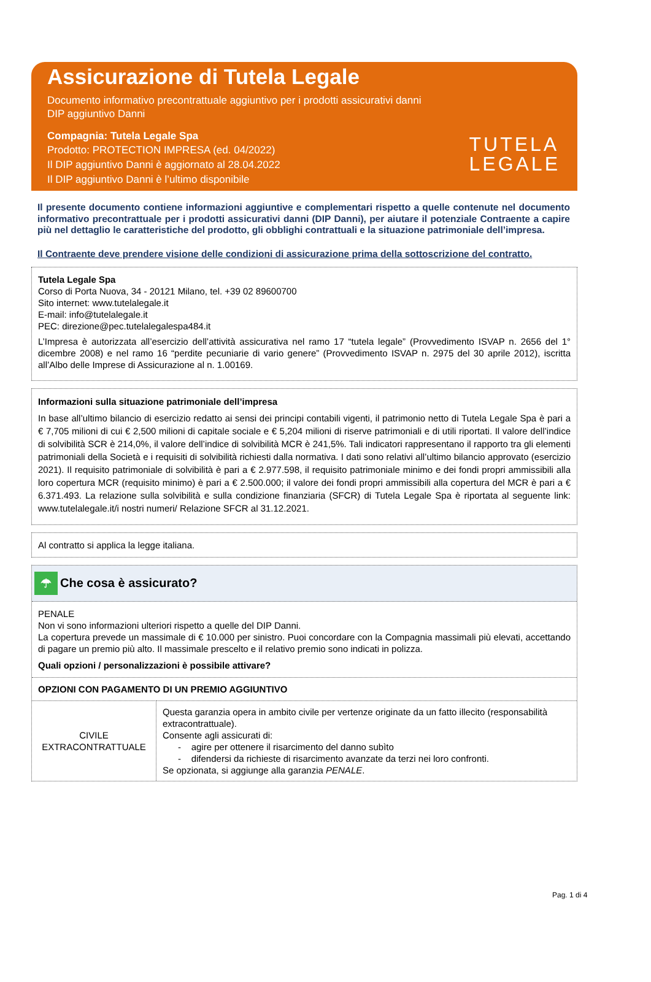Assicurazione di Tutela Legale
Documento informativo precontrattuale aggiuntivo per i prodotti assicurativi danni
DIP aggiuntivo Danni
Compagnia: Tutela Legale Spa
Prodotto: PROTECTION IMPRESA (ed. 04/2022)
Il DIP aggiuntivo Danni è aggiornato al 28.04.2022
Il DIP aggiuntivo Danni è l’ultimo disponibile
TUTELA
LEGALE
Il presente documento contiene informazioni aggiuntive e complementari rispetto a quelle contenute nel documento informativo precontrattuale per i prodotti assicurativi danni (DIP Danni), per aiutare il potenziale Contraente a capire più nel dettaglio le caratteristiche del prodotto, gli obblighi contrattuali e la situazione patrimoniale dell’impresa.
Il Contraente deve prendere visione delle condizioni di assicurazione prima della sottoscrizione del contratto.
Tutela Legale Spa
Corso di Porta Nuova, 34 - 20121 Milano, tel. +39 02 89600700
Sito internet: www.tutelalegale.it
E-mail: info@tutelalegale.it
PEC: direzione@pec.tutelalegalespa484.it
L’Impresa è autorizzata all’esercizio dell’attività assicurativa nel ramo 17 “tutela legale” (Provvedimento ISVAP n. 2656 del 1° dicembre 2008) e nel ramo 16 “perdite pecuniarie di vario genere” (Provvedimento ISVAP n. 2975 del 30 aprile 2012), iscritta all’Albo delle Imprese di Assicurazione al n. 1.00169.
Informazioni sulla situazione patrimoniale dell’impresa
In base all’ultimo bilancio di esercizio redatto ai sensi dei principi contabili vigenti, il patrimonio netto di Tutela Legale Spa è pari a € 7,705 milioni di cui € 2,500 milioni di capitale sociale e € 5,204 milioni di riserve patrimoniali e di utili riportati. Il valore dell’indice di solvibilità SCR è 214,0%, il valore dell’indice di solvibilità MCR è 241,5%. Tali indicatori rappresentano il rapporto tra gli elementi patrimoniali della Società e i requisiti di solvibilità richiesti dalla normativa. I dati sono relativi all’ultimo bilancio approvato (esercizio 2021). Il requisito patrimoniale di solvibilità è pari a € 2.977.598, il requisito patrimoniale minimo e dei fondi propri ammissibili alla loro copertura MCR (requisito minimo) è pari a € 2.500.000; il valore dei fondi propri ammissibili alla copertura del MCR è pari a € 6.371.493. La relazione sulla solvibilità e sulla condizione finanziaria (SFCR) di Tutela Legale Spa è riportata al seguente link: www.tutelalegale.it/i nostri numeri/ Relazione SFCR al 31.12.2021.
Al contratto si applica la legge italiana.
☂ Che cosa è assicurato?
PENALE
Non vi sono informazioni ulteriori rispetto a quelle del DIP Danni.
La copertura prevede un massimale di € 10.000 per sinistro. Puoi concordare con la Compagnia massimali più elevati, accettando di pagare un premio più alto. Il massimale prescelto e il relativo premio sono indicati in polizza.
Quali opzioni / personalizzazioni è possibile attivare?
OPZIONI CON PAGAMENTO DI UN PREMIO AGGIUNTIVO
| CIVILE EXTRACONTRATTUALE | Questa garanzia opera in ambito civile per vertenze originate da un fatto illecito (responsabilità extracontrattuale). Consente agli assicurati di: - agire per ottenere il risarcimento del danno subìto - difendersi da richieste di risarcimento avanzate da terzi nei loro confronti. Se opzionata, si aggiunge alla garanzia PENALE . |
Pag. 1 di 4